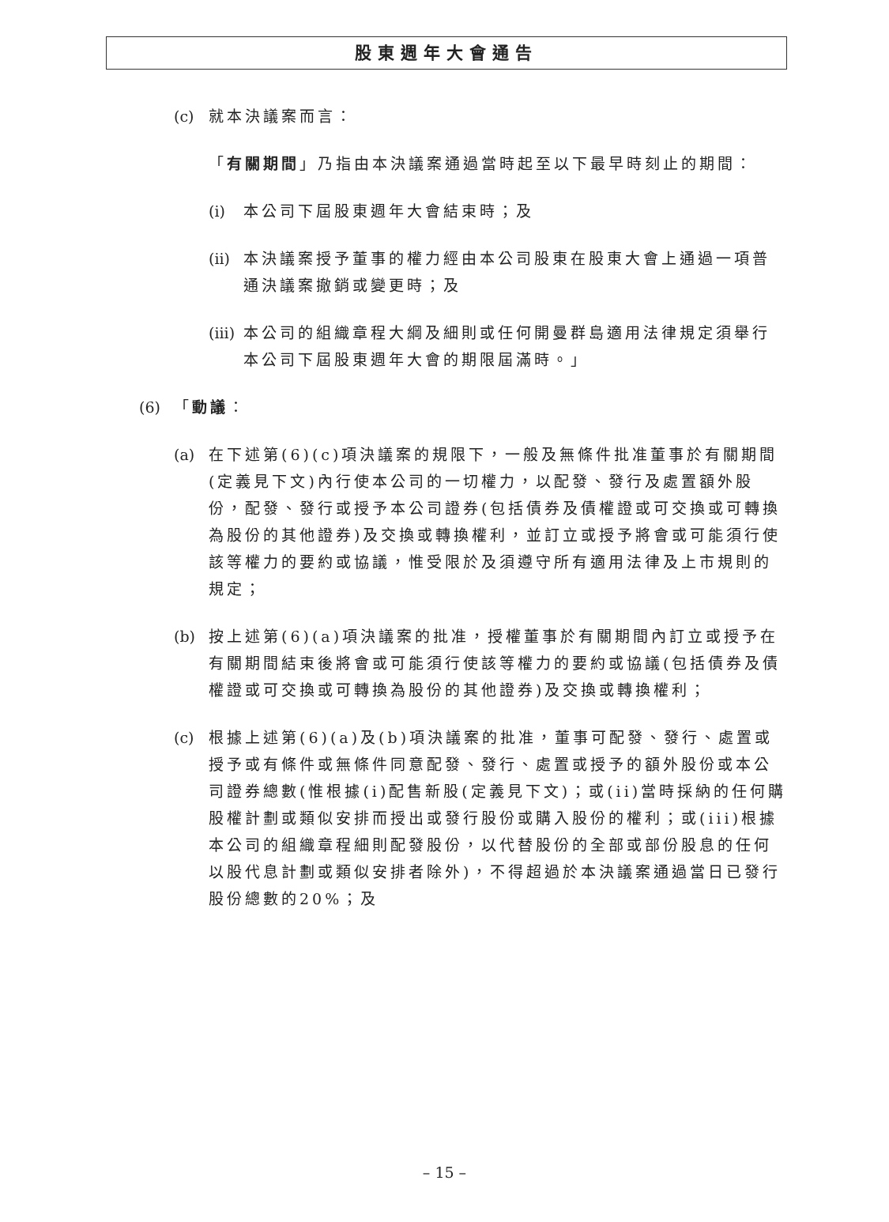股東週年大會通告
(c) 就本決議案而言：
「有關期間」乃指由本決議案通過當時起至以下最早時刻止的期間：
(i) 本公司下屆股東週年大會結束時；及
(ii) 本決議案授予董事的權力經由本公司股東在股東大會上通過一項普通決議案撤銷或變更時；及
(iii) 本公司的組織章程大綱及細則或任何開曼群島適用法律規定須舉行本公司下屆股東週年大會的期限屆滿時。」
(6) 「動議：
(a) 在下述第(6)(c)項決議案的規限下，一般及無條件批准董事於有關期間(定義見下文)內行使本公司的一切權力，以配發、發行及處置額外股份，配發、發行或授予本公司證券(包括債券及債權證或可交換或可轉換為股份的其他證券)及交換或轉換權利，並訂立或授予將會或可能須行使該等權力的要約或協議，惟受限於及須遵守所有適用法律及上市規則的規定；
(b) 按上述第(6)(a)項決議案的批准，授權董事於有關期間內訂立或授予在有關期間結束後將會或可能須行使該等權力的要約或協議(包括債券及債權證或可交換或可轉換為股份的其他證券)及交換或轉換權利；
(c) 根據上述第(6)(a)及(b)項決議案的批准，董事可配發、發行、處置或授予或有條件或無條件同意配發、發行、處置或授予的額外股份或本公司證券總數(惟根據(i)配售新股(定義見下文)；或(ii)當時採納的任何購股權計劃或類似安排而授出或發行股份或購入股份的權利；或(iii)根據本公司的組織章程細則配發股份，以代替股份的全部或部份股息的任何以股代息計劃或類似安排者除外)，不得超過於本決議案通過當日已發行股份總數的20%；及
– 15 –